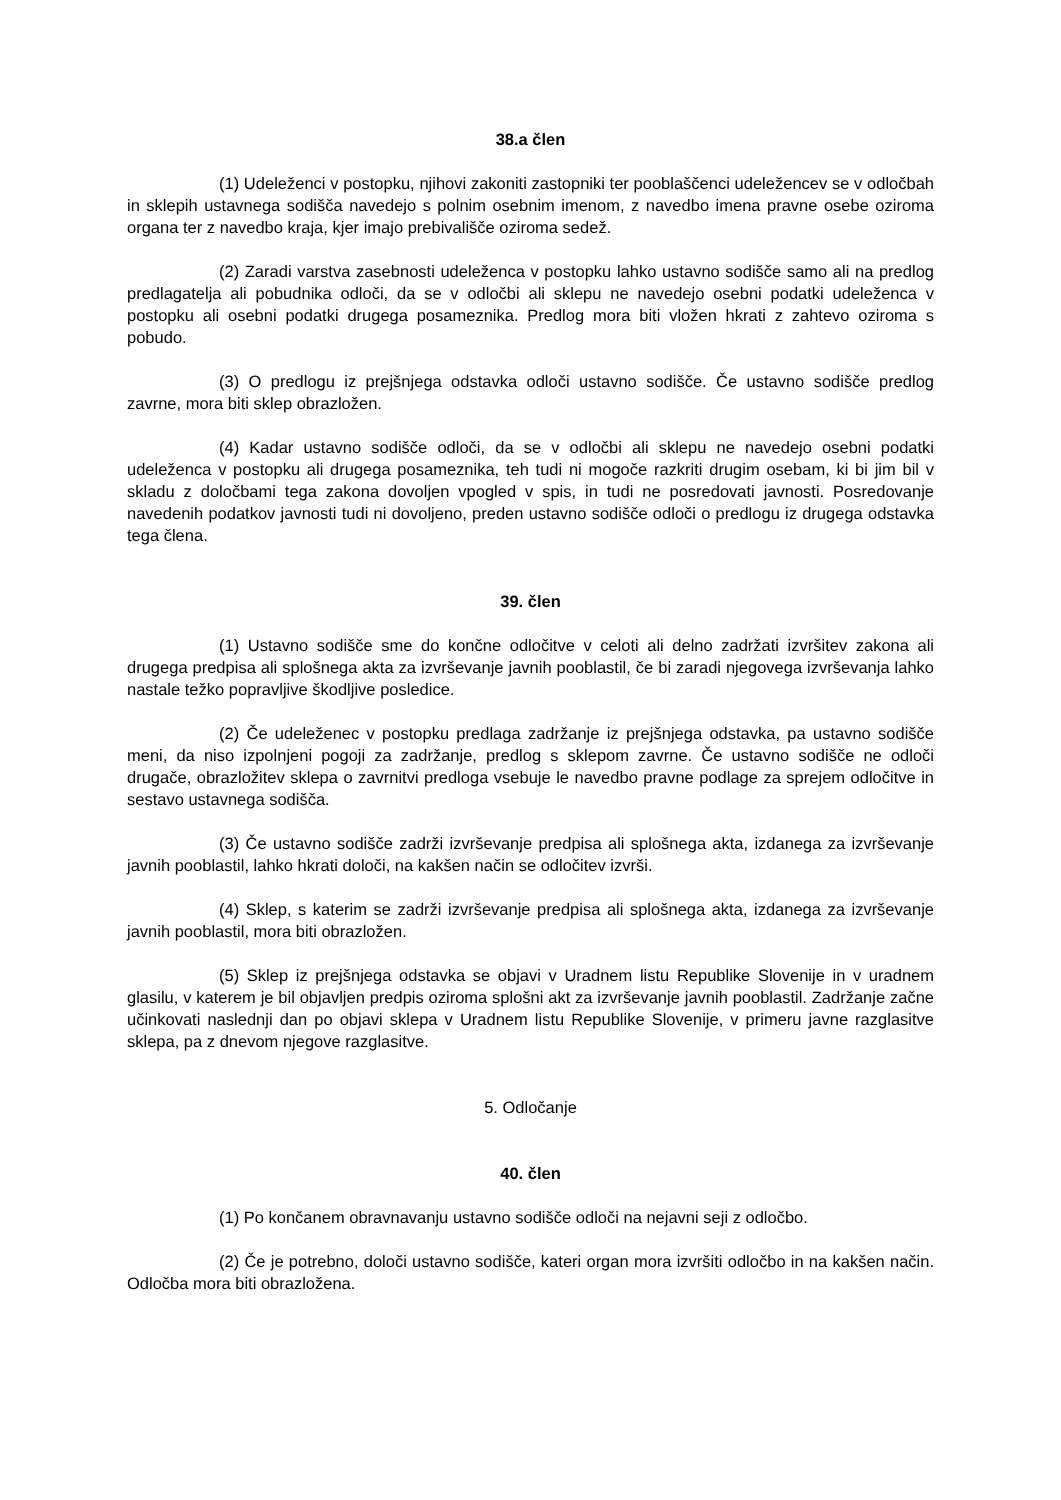38.a člen
(1) Udeleženci v postopku, njihovi zakoniti zastopniki ter pooblaščenci udeležencev se v odločbah in sklepih ustavnega sodišča navedejo s polnim osebnim imenom, z navedbo imena pravne osebe oziroma organa ter z navedbo kraja, kjer imajo prebivališče oziroma sedež.
(2) Zaradi varstva zasebnosti udeleženca v postopku lahko ustavno sodišče samo ali na predlog predlagatelja ali pobudnika odloči, da se v odločbi ali sklepu ne navedejo osebni podatki udeleženca v postopku ali osebni podatki drugega posameznika. Predlog mora biti vložen hkrati z zahtevo oziroma s pobudo.
(3) O predlogu iz prejšnjega odstavka odloči ustavno sodišče. Če ustavno sodišče predlog zavrne, mora biti sklep obrazložen.
(4) Kadar ustavno sodišče odloči, da se v odločbi ali sklepu ne navedejo osebni podatki udeleženca v postopku ali drugega posameznika, teh tudi ni mogoče razkriti drugim osebam, ki bi jim bil v skladu z določbami tega zakona dovoljen vpogled v spis, in tudi ne posredovati javnosti. Posredovanje navedenih podatkov javnosti tudi ni dovoljeno, preden ustavno sodišče odloči o predlogu iz drugega odstavka tega člena.
39. člen
(1) Ustavno sodišče sme do končne odločitve v celoti ali delno zadržati izvršitev zakona ali drugega predpisa ali splošnega akta za izvrševanje javnih pooblastil, če bi zaradi njegovega izvrševanja lahko nastale težko popravljive škodljive posledice.
(2) Če udeleženec v postopku predlaga zadržanje iz prejšnjega odstavka, pa ustavno sodišče meni, da niso izpolnjeni pogoji za zadržanje, predlog s sklepom zavrne. Če ustavno sodišče ne odloči drugače, obrazložitev sklepa o zavrnitvi predloga vsebuje le navedbo pravne podlage za sprejem odločitve in sestavo ustavnega sodišča.
(3) Če ustavno sodišče zadrži izvrševanje predpisa ali splošnega akta, izdanega za izvrševanje javnih pooblastil, lahko hkrati določi, na kakšen način se odločitev izvrši.
(4) Sklep, s katerim se zadrži izvrševanje predpisa ali splošnega akta, izdanega za izvrševanje javnih pooblastil, mora biti obrazložen.
(5) Sklep iz prejšnjega odstavka se objavi v Uradnem listu Republike Slovenije in v uradnem glasilu, v katerem je bil objavljen predpis oziroma splošni akt za izvrševanje javnih pooblastil. Zadržanje začne učinkovati naslednji dan po objavi sklepa v Uradnem listu Republike Slovenije, v primeru javne razglasitve sklepa, pa z dnevom njegove razglasitve.
5. Odločanje
40. člen
(1) Po končanem obravnavanju ustavno sodišče odloči na nejavni seji z odločbo.
(2) Če je potrebno, določi ustavno sodišče, kateri organ mora izvršiti odločbo in na kakšen način. Odločba mora biti obrazložena.